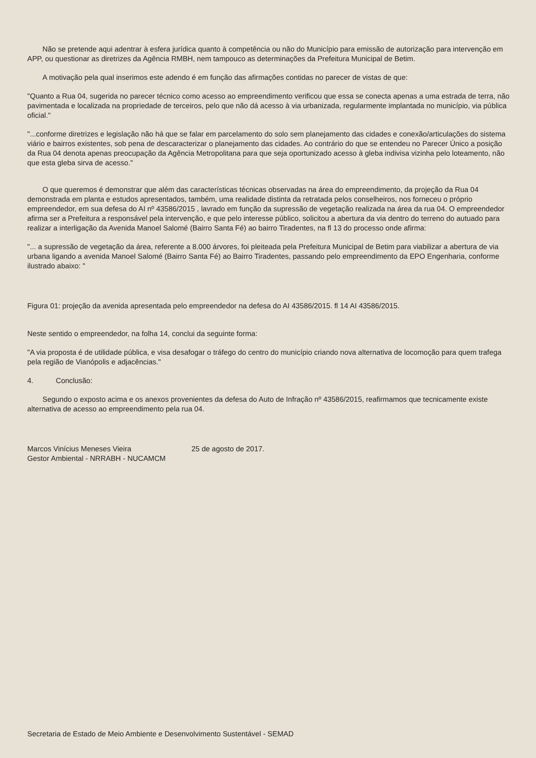Não se pretende aqui adentrar à esfera jurídica quanto à competência ou não do Município para emissão de autorização para intervenção em APP, ou questionar as diretrizes da Agência RMBH, nem tampouco as determinações da Prefeitura Municipal de Betim.
A motivação pela qual inserimos este adendo é em função das afirmações contidas no parecer de vistas de que:
"Quanto a Rua 04, sugerida no parecer técnico como acesso ao empreendimento verificou que essa se conecta apenas a uma estrada de terra, não pavimentada e localizada na propriedade de terceiros, pelo que não dá acesso à via urbanizada, regularmente implantada no município, via pública oficial."
"...conforme diretrizes e legislação não há que se falar em parcelamento do solo sem planejamento das cidades e conexão/articulações do sistema viário e bairros existentes, sob pena de descaracterizar o planejamento das cidades. Ao contrário do que se entendeu no Parecer Único a posição da Rua 04 denota apenas preocupação da Agência Metropolitana para que seja oportunizado acesso à gleba indivisa vizinha pelo loteamento, não que esta gleba sirva de acesso."
O que queremos é demonstrar que além das características técnicas observadas na área do empreendimento, da projeção da Rua 04 demonstrada em planta e estudos apresentados, também, uma realidade distinta da retratada pelos conselheiros, nos forneceu o próprio empreendedor, em sua defesa do AI nº 43586/2015 , lavrado em função da supressão de vegetação realizada na área da rua 04. O empreendedor afirma ser a Prefeitura a responsável pela intervenção, e que pelo interesse público, solicitou a abertura da via dentro do terreno do autuado para realizar a interligação da Avenida Manoel Salomé (Bairro Santa Fé) ao bairro Tiradentes, na fl 13 do processo onde afirma:
"... a supressão de vegetação da área, referente a 8.000 árvores, foi pleiteada pela Prefeitura Municipal de Betim para viabilizar a abertura de via urbana ligando a avenida Manoel Salomé (Bairro Santa Fé) ao Bairro Tiradentes, passando pelo empreendimento da EPO Engenharia, conforme ilustrado abaixo: "
Figura 01: projeção da avenida apresentada pelo empreendedor na defesa do AI 43586/2015. fl 14 AI 43586/2015.
Neste sentido o empreendedor, na folha 14, conclui da seguinte forma:
"A via proposta é de utilidade pública, e visa desafogar o tráfego do centro do município criando nova alternativa de locomoção para quem trafega pela região de Vianópolis e adjacências."
4. Conclusão:
Segundo o exposto acima e os anexos provenientes da defesa do Auto de Infração nº 43586/2015, reafirmamos que tecnicamente existe alternativa de acesso ao empreendimento pela rua 04.
Marcos Vinícius Meneses Vieira
Gestor Ambiental - NRRABH - NUCAMCM
25 de agosto de 2017.
Secretaria de Estado de Meio Ambiente e Desenvolvimento Sustentável - SEMAD